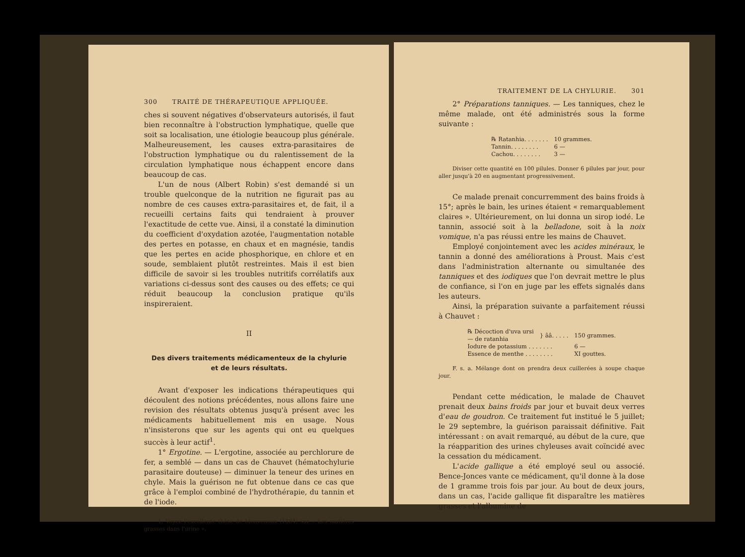300 TRAITÉ DE THÉRAPEUTIQUE APPLIQUÉE.
ches si souvent négatives d'observateurs autorisés, il faut bien reconnaître à l'obstruction lymphatique, quelle que soit sa localisation, une étiologie beaucoup plus générale. Malheureusement, les causes extra-parasitaires de l'obstruction lymphatique ou du ralentissement de la circulation lymphatique nous échappent encore dans beaucoup de cas.
L'un de nous (Albert Robin) s'est demandé si un trouble quelconque de la nutrition ne figurait pas au nombre de ces causes extra-parasitaires et, de fait, il a recueilli certains faits qui tendraient à prouver l'exactitude de cette vue. Ainsi, il a constaté la diminution du coefficient d'oxydation azotée, l'augmentation notable des pertes en potasse, en chaux et en magnésie, tandis que les pertes en acide phosphorique, en chlore et en soude, semblaient plutôt restreintes. Mais il est bien difficile de savoir si les troubles nutritifs corrélatifs aux variations ci-dessus sont des causes ou des effets; ce qui réduit beaucoup la conclusion pratique qu'ils inspireraient.
II
Des divers traitements médicamenteux de la chylurie
et de leurs résultats.
Avant d'exposer les indications thérapeutiques qui découlent des notions précédentes, nous allons faire une revision des résultats obtenus jusqu'à présent avec les médicaments habituellement mis en usage. Nous n'insisterons que sur les agents qui ont eu quelques succès à leur actif<sup>1</sup>.
1° Ergotine. — L'ergotine, associée au perchlorure de fer, a semblé — dans un cas de Chauvet (hématochylurie parasitaire douteuse) — diminuer la teneur des urines en chyle. Mais la guérison ne fut obtenue dans ce cas que grâce à l'emploi combiné de l'hydrothérapie, du tannin et de l'iode.
1. Voyez l'excellente thèse de Monvenoux (1884) sur « Les matières grasses dans l'urine ».
TRAITEMENT DE LA CHYLURIE. 301
2° Préparations tanniques. — Les tanniques, chez le même malade, ont été administrés sous la forme suivante :
| ℞ Ratanhia. . . . . . . | 10 grammes. |
| Tannin. . . . . . . . | 6 — |
| Cachou. . . . . . . . | 3 — |
Diviser cette quantité en 100 pilules. Donner 6 pilules par jour, pour aller jusqu'à 20 en augmentant progressivement.
Ce malade prenait concurremment des bains froids à 15°; après le bain, les urines étaient « remarquablement claires ». Ultérieurement, on lui donna un sirop iodé. Le tannin, associé soit à la belladone, soit à la noix vomique, n'a pas réussi entre les mains de Chauvet.
Employé conjointement avec les acides minéraux, le tannin a donné des améliorations à Proust. Mais c'est dans l'administration alternante ou simultanée des tanniques et des iodiques que l'on devrait mettre le plus de confiance, si l'on en juge par les effets signalés dans les auteurs.
Ainsi, la préparation suivante a parfaitement réussi à Chauvet :
| ℞ Décoction d'uva ursi — de ratanhia | } ââ. . . . . | 150 grammes. |
| Iodure de potassium . . . . . . . | | 6 — |
| Essence de menthe . . . . . . . . | | XI gouttes. |
F. s. a. Mélange dont on prendra deux cuillerées à soupe chaque jour.
Pendant cette médication, le malade de Chauvet prenait deux bains froids par jour et buvait deux verres d'eau de goudron. Ce traitement fut institué le 5 juillet; le 29 septembre, la guérison paraissait définitive. Fait intéressant : on avait remarqué, au début de la cure, que la réapparition des urines chyleuses avait coïncidé avec la cessation du médicament.
L'acide gallique a été employé seul ou associé. Bence-Jonces vante ce médicament, qu'il donne à la dose de 1 gramme trois fois par jour. Au bout de deux jours, dans un cas, l'acide gallique fit disparaître les matières grasses et l'albumine de